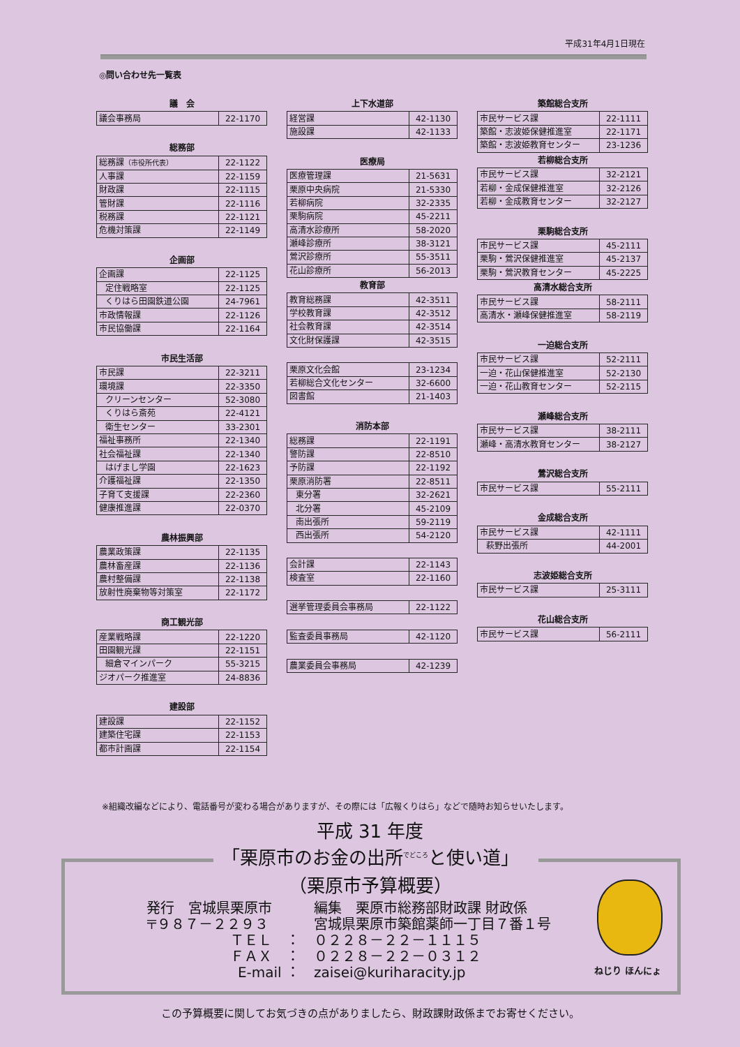平成31年4月1日現在
◎問い合わせ先一覧表
議　会
| 議会事務局 | 22-1170 |
総務部
| 総務課 （市役所代表） | 22-1122 |
| 人事課 | 22-1159 |
| 財政課 | 22-1115 |
| 管財課 | 22-1116 |
| 税務課 | 22-1121 |
| 危機対策課 | 22-1149 |
企画部
| 企画課 | 22-1125 |
| 定住戦略室 | 22-1125 |
| くりはら田園鉄道公園 | 24-7961 |
| 市政情報課 | 22-1126 |
| 市民協働課 | 22-1164 |
市民生活部
| 市民課 | 22-3211 |
| 環境課 | 22-3350 |
| クリーンセンター | 52-3080 |
| くりはら斎苑 | 22-4121 |
| 衛生センター | 33-2301 |
| 福祉事務所 | 22-1340 |
| 社会福祉課 | 22-1340 |
| はげまし学園 | 22-1623 |
| 介護福祉課 | 22-1350 |
| 子育て支援課 | 22-2360 |
| 健康推進課 | 22-0370 |
農林振興部
| 農業政策課 | 22-1135 |
| 農林畜産課 | 22-1136 |
| 農村整備課 | 22-1138 |
| 放射性廃棄物等対策室 | 22-1172 |
商工観光部
| 産業戦略課 | 22-1220 |
| 田園観光課 | 22-1151 |
| 細倉マインパーク | 55-3215 |
| ジオパーク推進室 | 24-8836 |
建設部
| 建設課 | 22-1152 |
| 建築住宅課 | 22-1153 |
| 都市計画課 | 22-1154 |
上下水道部
| 経営課 | 42-1130 |
| 施設課 | 42-1133 |
医療局
| 医療管理課 | 21-5631 |
| 栗原中央病院 | 21-5330 |
| 若柳病院 | 32-2335 |
| 栗駒病院 | 45-2211 |
| 高清水診療所 | 58-2020 |
| 瀬峰診療所 | 38-3121 |
| 鶯沢診療所 | 55-3511 |
| 花山診療所 | 56-2013 |
教育部
| 教育総務課 | 42-3511 |
| 学校教育課 | 42-3512 |
| 社会教育課 | 42-3514 |
| 文化財保護課 | 42-3515 |
| 栗原文化会館 | 23-1234 |
| 若柳総合文化センター | 32-6600 |
| 図書館 | 21-1403 |
消防本部
| 総務課 | 22-1191 |
| 警防課 | 22-8510 |
| 予防課 | 22-1192 |
| 栗原消防署 | 22-8511 |
| 東分署 | 32-2621 |
| 北分署 | 45-2109 |
| 南出張所 | 59-2119 |
| 西出張所 | 54-2120 |
| 会計課 | 22-1143 |
| 検査室 | 22-1160 |
| 選挙管理委員会事務局 | 22-1122 |
| 監査委員事務局 | 42-1120 |
| 農業委員会事務局 | 42-1239 |
築館総合支所
| 市民サービス課 | 22-1111 |
| 築館・志波姫保健推進室 | 22-1171 |
| 築館・志波姫教育センター | 23-1236 |
若柳総合支所
| 市民サービス課 | 32-2121 |
| 若柳・金成保健推進室 | 32-2126 |
| 若柳・金成教育センター | 32-2127 |
栗駒総合支所
| 市民サービス課 | 45-2111 |
| 栗駒・鶯沢保健推進室 | 45-2137 |
| 栗駒・鶯沢教育センター | 45-2225 |
高清水総合支所
| 市民サービス課 | 58-2111 |
| 高清水・瀬峰保健推進室 | 58-2119 |
一迫総合支所
| 市民サービス課 | 52-2111 |
| 一迫・花山保健推進室 | 52-2130 |
| 一迫・花山教育センター | 52-2115 |
瀬峰総合支所
| 市民サービス課 | 38-2111 |
| 瀬峰・高清水教育センター | 38-2127 |
鶯沢総合支所
| 市民サービス課 | 55-2111 |
金成総合支所
| 市民サービス課 | 42-1111 |
| 萩野出張所 | 44-2001 |
志波姫総合支所
| 市民サービス課 | 25-3111 |
花山総合支所
| 市民サービス課 | 56-2111 |
※組織改編などにより、電話番号が変わる場合がありますが、その際には「広報くりはら」などで随時お知らせいたします。
平成 31 年度
「栗原市のお金の出所<sup>でどころ</sup>と使い道」
（栗原市予算概要）
発行　宮城県栗原市
編集　栗原市総務部財政課 財政係
〒９８７－２２９３
宮城県栗原市築館薬師一丁目７番１号
ＴＥＬ　：
０２２８－２２－１１１５
ＦＡＸ　：
０２２８－２２－０３１２
E-mail ：
zaisei@kuriharacity.jp
ねじり ほんにょ
この予算概要に関してお気づきの点がありましたら、財政課財政係までお寄せください。